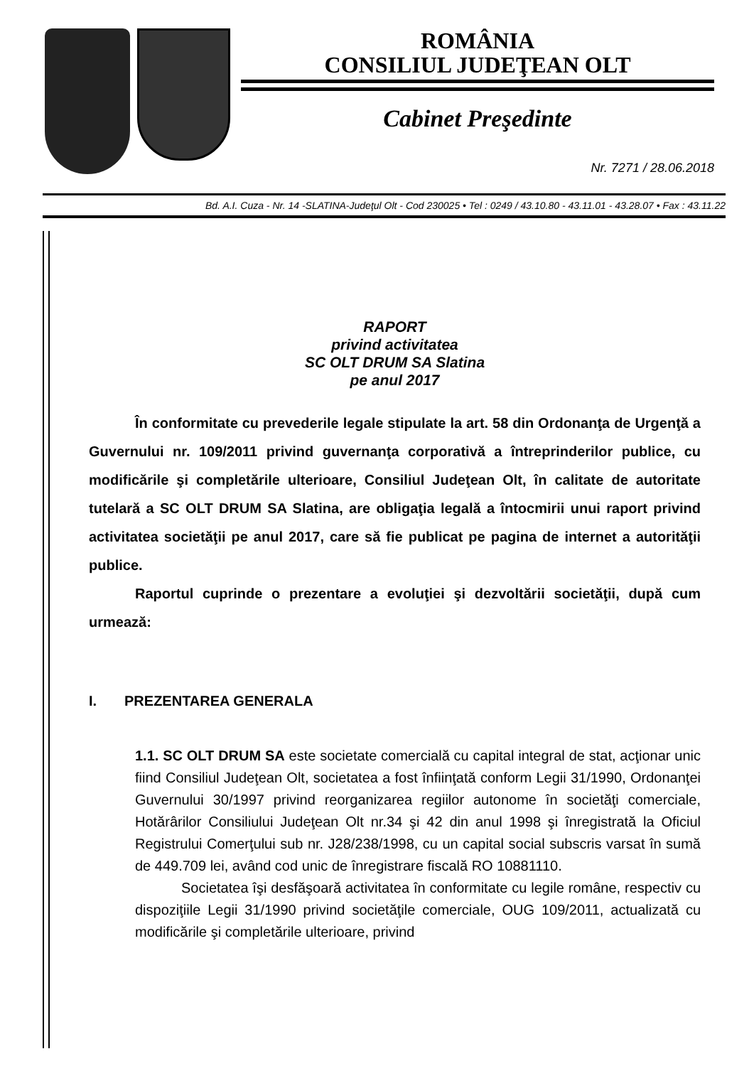ROMÂNIA
CONSILIUL JUDEŢEAN OLT
Cabinet Preşedinte
Nr. 7271 / 28.06.2018
Bd. A.I. Cuza - Nr. 14 -SLATINA-Judeţul Olt - Cod 230025 • Tel : 0249 / 43.10.80 - 43.11.01 - 43.28.07 • Fax : 43.11.22
RAPORT
privind activitatea
SC OLT DRUM SA Slatina
pe anul 2017
În conformitate cu prevederile legale stipulate la art. 58 din Ordonanţa de Urgenţă a Guvernului nr. 109/2011 privind guvernanţa corporativă a întreprinderilor publice, cu modificările şi completările ulterioare, Consiliul Judeţean Olt, în calitate de autoritate tutelară a SC OLT DRUM SA Slatina, are obligaţia legală a întocmirii unui raport privind activitatea societăţii pe anul 2017, care să fie publicat pe pagina de internet a autorităţii publice.
Raportul cuprinde o prezentare a evoluţiei şi dezvoltării societăţii, după cum urmează:
I. PREZENTAREA GENERALA
1.1. SC OLT DRUM SA este societate comercială cu capital integral de stat, acţionar unic fiind Consiliul Judeţean Olt, societatea a fost înfiinţată conform Legii 31/1990, Ordonanţei Guvernului 30/1997 privind reorganizarea regiilor autonome în societăţi comerciale, Hotărârilor Consiliului Judeţean Olt nr.34 şi 42 din anul 1998 şi înregistrată la Oficiul Registrului Comerţului sub nr. J28/238/1998, cu un capital social subscris varsat în sumă de 449.709 lei, având cod unic de înregistrare fiscală RO 10881110.
Societatea îşi desfăşoară activitatea în conformitate cu legile române, respectiv cu dispoziţiile Legii 31/1990 privind societăţile comerciale, OUG 109/2011, actualizată cu modificările şi completările ulterioare, privind